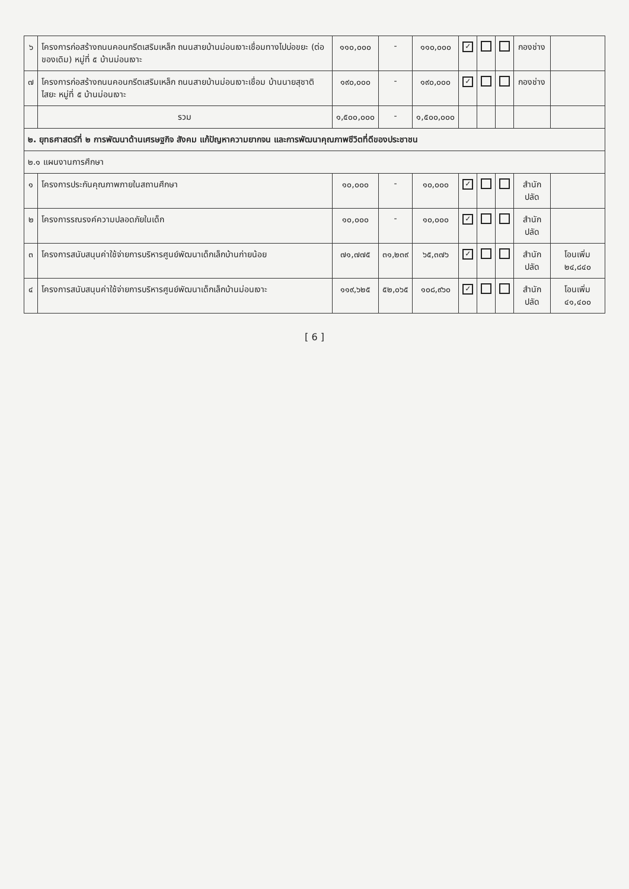| ๖ | โครงการก่อสร้างถนนคอนกรีตเสริมเหล็ก ถนนสายบ้านม่อนเงาะเชื่อมทางไปบ่อขยะ (ต่อของเดิม) หมู่ที่ ๕ บ้านม่อนเงาะ | ๑๑๐,๐๐๐ | - | ๑๑๐,๐๐๐ | ✓ | | | กองช่าง | |
| ๗ | โครงการก่อสร้างถนนคอนกรีตเสริมเหล็ก ถนนสายบ้านม่อนเงาะเชื่อม บ้านนายสุชาติ ไสยะ หมู่ที่ ๕ บ้านม่อนเงาะ | ๑๙๐,๐๐๐ | - | ๑๙๐,๐๐๐ | ✓ | | | กองช่าง | |
| | รวม | ๑,๕๐๐,๐๐๐ | - | ๑,๕๐๐,๐๐๐ | | | | | |
| ๒. ยุทธศาสตร์ที่ ๒ การพัฒนาด้านเศรษฐกิจ สังคม แก้ปัญหาความยากจน และการพัฒนาคุณภาพชีวิตที่ดีของประชาชน | | | | | | | | | |
| ๒.๑ แผนงานการศึกษา | | | | | | | | | |
| ๑ | โครงการประกันคุณภาพภายในสถานศึกษา | ๑๐,๐๐๐ | - | ๑๐,๐๐๐ | ✓ | | | สำนักปลัด | |
| ๒ | โครงการรณรงค์ความปลอดภัยในเด็ก | ๑๐,๐๐๐ | - | ๑๐,๐๐๐ | ✓ | | | สำนักปลัด | |
| ๓ | โครงการสนับสนุนค่าใช้จ่ายการบริหารศูนย์พัฒนาเด็กเล็กบ้านก่ายน้อย | ๗๑,๗๗๕ | ๓๑,๒๓๙ | ๖๕,๓๗๖ | ✓ | | | สำนักปลัด | โอนเพิ่ม ๒๔,๘๔๐ |
| ๔ | โครงการสนับสนุนค่าใช้จ่ายการบริหารศูนย์พัฒนาเด็กเล็กบ้านม่อนเงาะ | ๑๑๙,๖๒๕ | ๕๒,๐๖๕ | ๑๐๘,๙๖๐ | ✓ | | | สำนักปลัด | โอนเพิ่ม ๔๑,๔๐๐ |
[ 6 ]